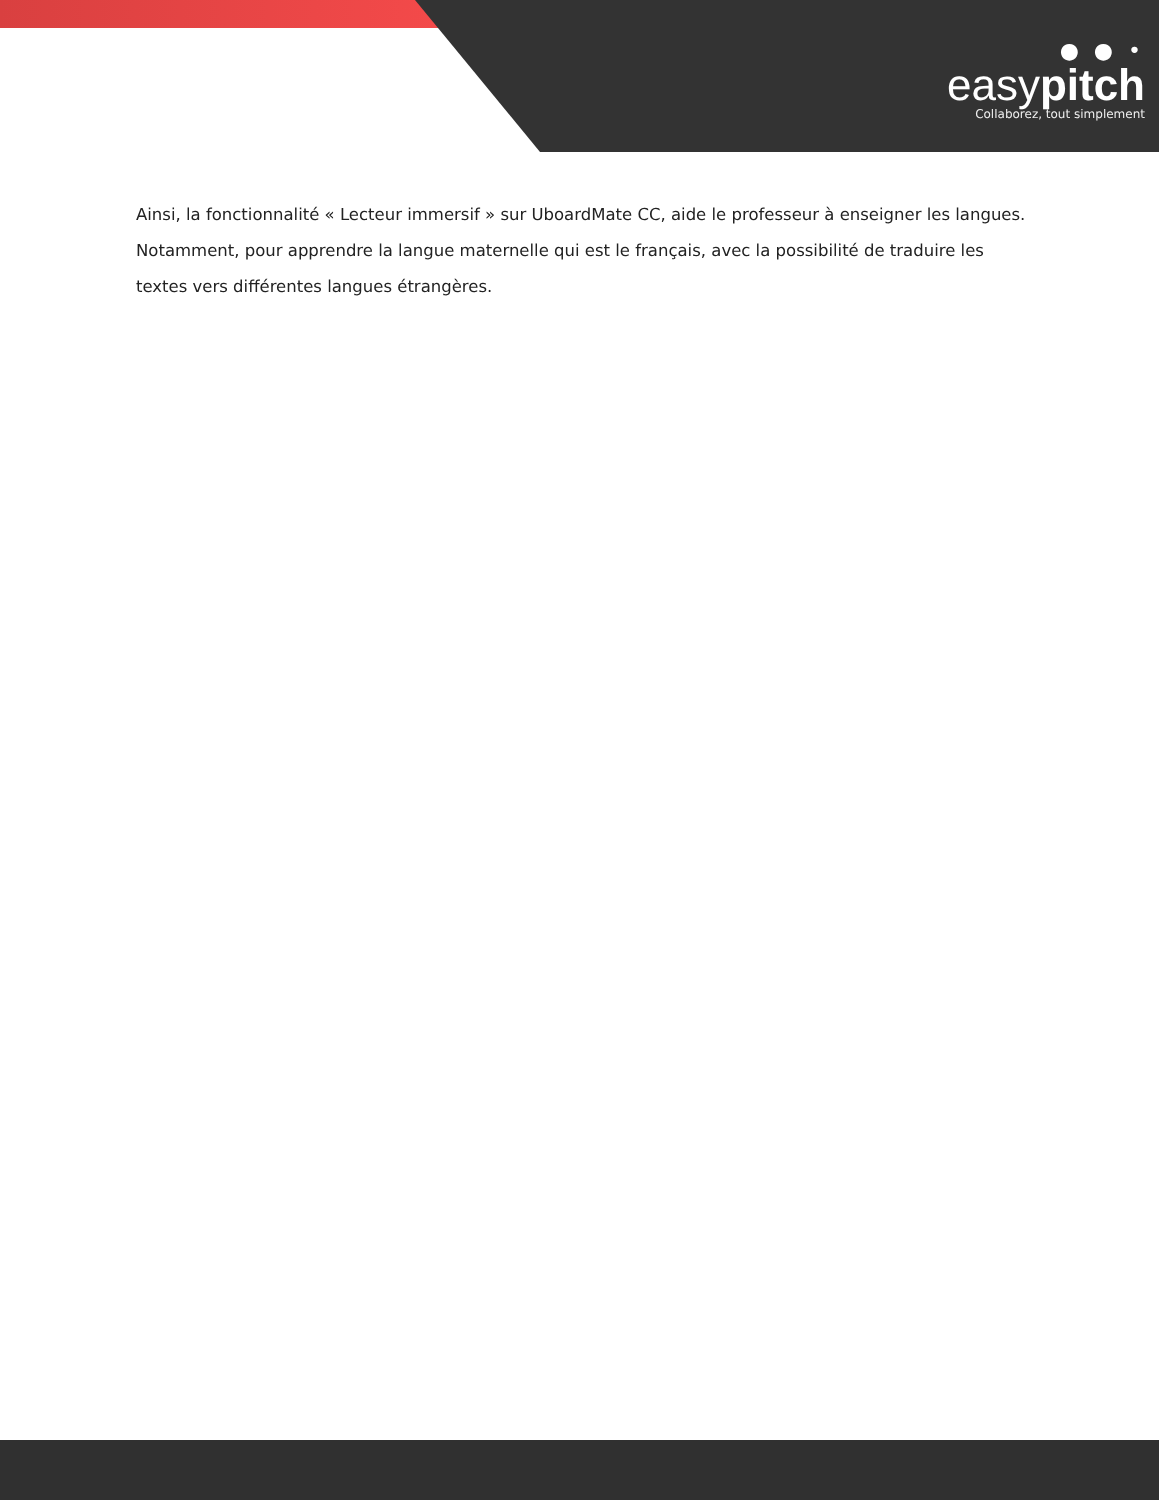● ● •
easypitch
Collaborez, tout simplement
Ainsi, la fonctionnalité « Lecteur immersif » sur UboardMate CC, aide le professeur à enseigner les langues. Notamment, pour apprendre la langue maternelle qui est le français, avec la possibilité de traduire les textes vers différentes langues étrangères.